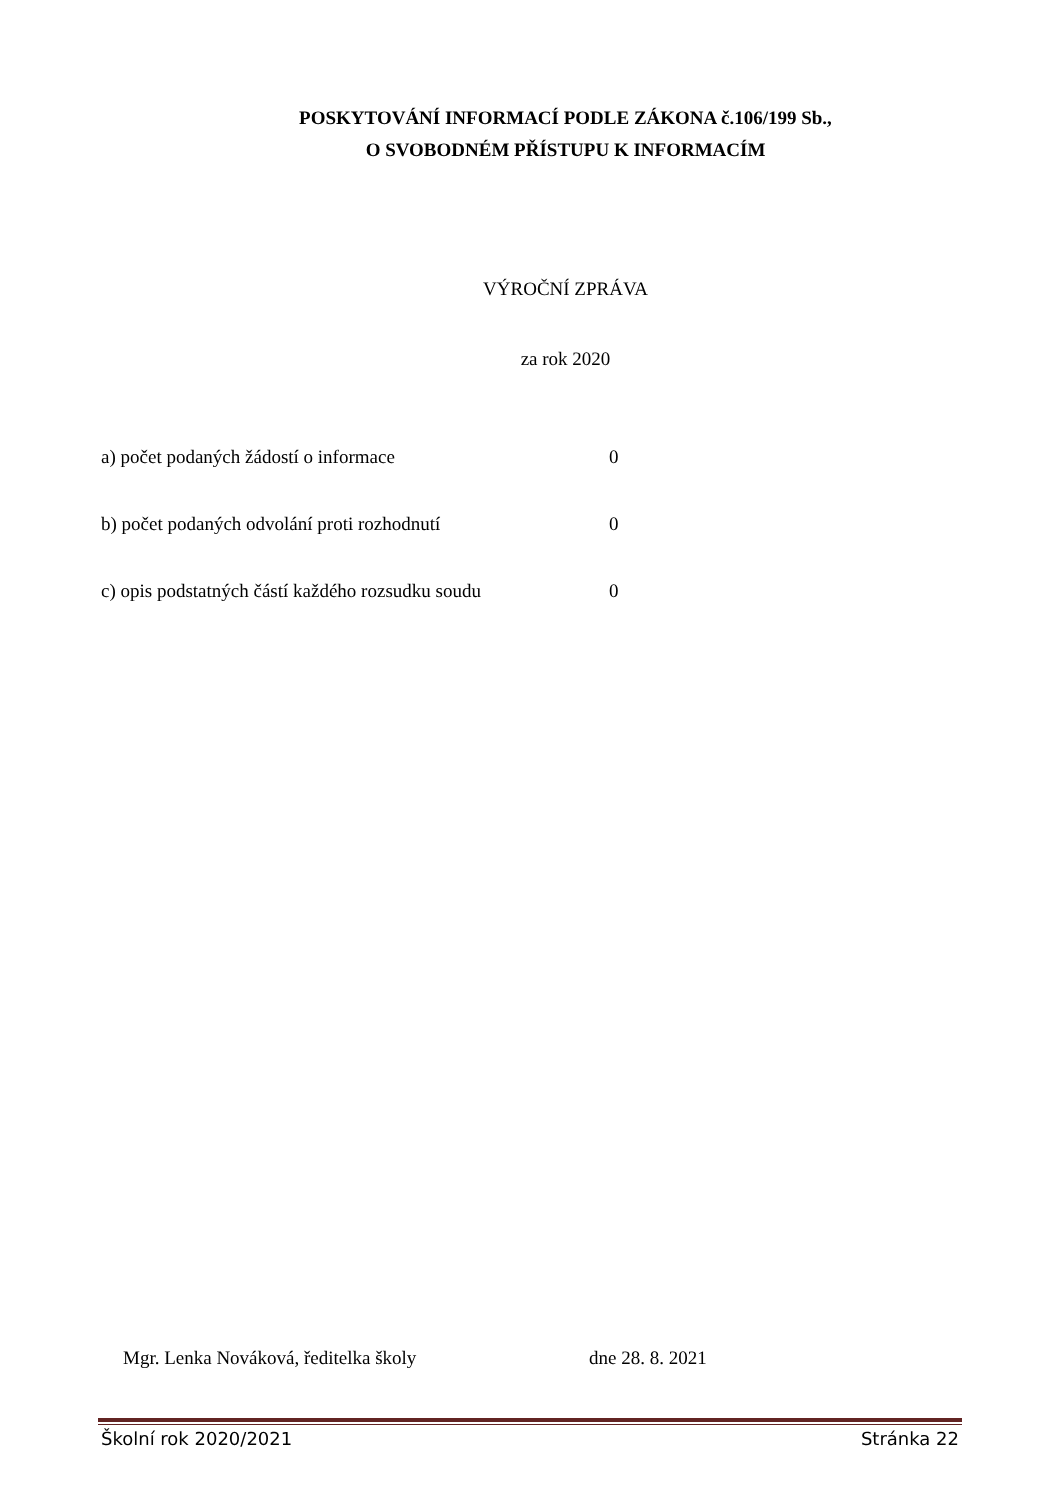POSKYTOVÁNÍ INFORMACÍ PODLE ZÁKONA č.106/199 Sb.,
O SVOBODNÉM PŘÍSTUPU K INFORMACÍM
VÝROČNÍ ZPRÁVA
za rok 2020
a) počet podaných žádostí o informace 0
b) počet podaných odvolání proti rozhodnutí 0
c) opis podstatných částí každého rozsudku soudu 0
Mgr. Lenka Nováková, ředitelka školy dne 28. 8. 2021
Školní rok 2020/2021 Stránka 22